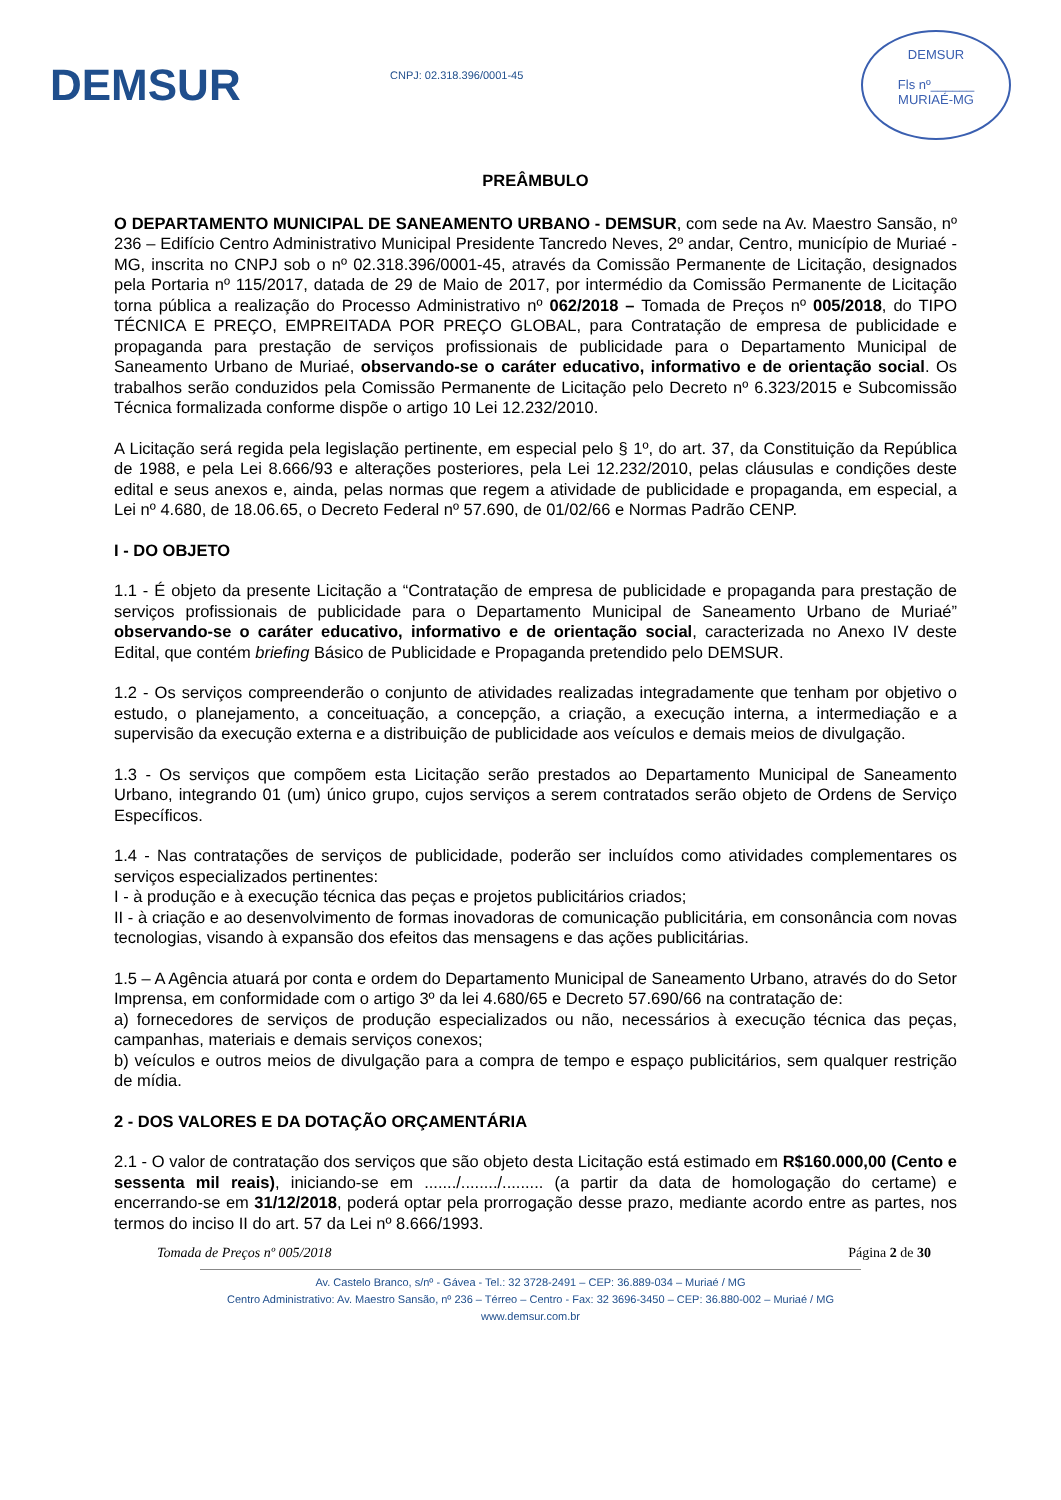DEMSUR
CNPJ: 02.318.396/0001-45
DEMSUR
Fls nº______
MURIAÉ-MG
PREÂMBULO
O DEPARTAMENTO MUNICIPAL DE SANEAMENTO URBANO - DEMSUR, com sede na Av. Maestro Sansão, nº 236 – Edifício Centro Administrativo Municipal Presidente Tancredo Neves, 2º andar, Centro, município de Muriaé - MG, inscrita no CNPJ sob o nº 02.318.396/0001-45, através da Comissão Permanente de Licitação, designados pela Portaria nº 115/2017, datada de 29 de Maio de 2017, por intermédio da Comissão Permanente de Licitação torna pública a realização do Processo Administrativo nº 062/2018 – Tomada de Preços nº 005/2018, do TIPO TÉCNICA E PREÇO, EMPREITADA POR PREÇO GLOBAL, para Contratação de empresa de publicidade e propaganda para prestação de serviços profissionais de publicidade para o Departamento Municipal de Saneamento Urbano de Muriaé, observando-se o caráter educativo, informativo e de orientação social. Os trabalhos serão conduzidos pela Comissão Permanente de Licitação pelo Decreto nº 6.323/2015 e Subcomissão Técnica formalizada conforme dispõe o artigo 10 Lei 12.232/2010.
A Licitação será regida pela legislação pertinente, em especial pelo § 1º, do art. 37, da Constituição da República de 1988, e pela Lei 8.666/93 e alterações posteriores, pela Lei 12.232/2010, pelas cláusulas e condições deste edital e seus anexos e, ainda, pelas normas que regem a atividade de publicidade e propaganda, em especial, a Lei nº 4.680, de 18.06.65, o Decreto Federal nº 57.690, de 01/02/66 e Normas Padrão CENP.
I - DO OBJETO
1.1 - É objeto da presente Licitação a “Contratação de empresa de publicidade e propaganda para prestação de serviços profissionais de publicidade para o Departamento Municipal de Saneamento Urbano de Muriaé” observando-se o caráter educativo, informativo e de orientação social, caracterizada no Anexo IV deste Edital, que contém briefing Básico de Publicidade e Propaganda pretendido pelo DEMSUR.
1.2 - Os serviços compreenderão o conjunto de atividades realizadas integradamente que tenham por objetivo o estudo, o planejamento, a conceituação, a concepção, a criação, a execução interna, a intermediação e a supervisão da execução externa e a distribuição de publicidade aos veículos e demais meios de divulgação.
1.3 - Os serviços que compõem esta Licitação serão prestados ao Departamento Municipal de Saneamento Urbano, integrando 01 (um) único grupo, cujos serviços a serem contratados serão objeto de Ordens de Serviço Específicos.
1.4 - Nas contratações de serviços de publicidade, poderão ser incluídos como atividades complementares os serviços especializados pertinentes:
I - à produção e à execução técnica das peças e projetos publicitários criados;
II - à criação e ao desenvolvimento de formas inovadoras de comunicação publicitária, em consonância com novas tecnologias, visando à expansão dos efeitos das mensagens e das ações publicitárias.
1.5 – A Agência atuará por conta e ordem do Departamento Municipal de Saneamento Urbano, através do do Setor Imprensa, em conformidade com o artigo 3º da lei 4.680/65 e Decreto 57.690/66 na contratação de:
a) fornecedores de serviços de produção especializados ou não, necessários à execução técnica das peças, campanhas, materiais e demais serviços conexos;
b) veículos e outros meios de divulgação para a compra de tempo e espaço publicitários, sem qualquer restrição de mídia.
2 - DOS VALORES E DA DOTAÇÃO ORÇAMENTÁRIA
2.1 - O valor de contratação dos serviços que são objeto desta Licitação está estimado em R$160.000,00 (Cento e sessenta mil reais), iniciando-se em ......./......../......... (a partir da data de homologação do certame) e encerrando-se em 31/12/2018, poderá optar pela prorrogação desse prazo, mediante acordo entre as partes, nos termos do inciso II do art. 57 da Lei nº 8.666/1993.
Tomada de Preços nº 005/2018 Página 2 de 30
Av. Castelo Branco, s/nº - Gávea - Tel.: 32 3728-2491 – CEP: 36.889-034 – Muriaé / MG
Centro Administrativo: Av. Maestro Sansão, nº 236 – Térreo – Centro - Fax: 32 3696-3450 – CEP: 36.880-002 – Muriaé / MG
www.demsur.com.br